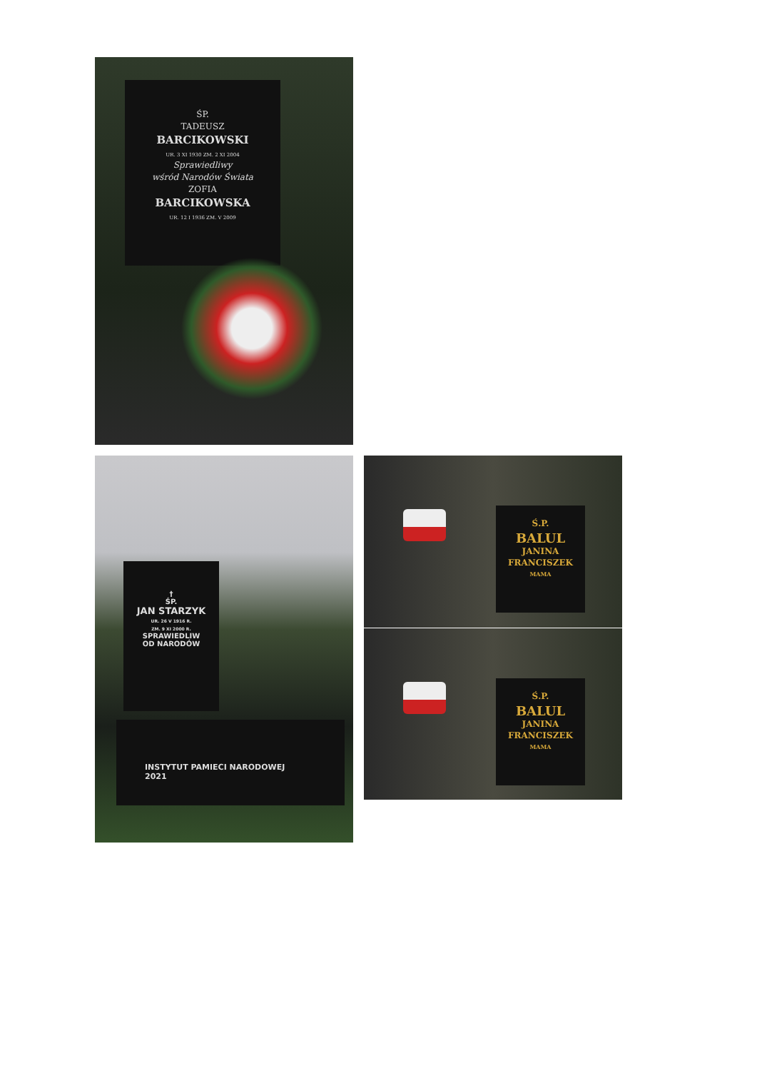ŚP.
TADEUSZ
BARCIKOWSKI
UR. 3 XI 1930 ZM. 2 XI 2004
Sprawiedliwy
wśród Narodów Świata
ZOFIA
BARCIKOWSKA
UR. 12 I 1936 ZM. V 2009
†
ŚP.
JAN STARZYK
UR. 26 V 1916 R.
ZM. 9 XI 2000 R.
SPRAWIEDLIW
OD NARODÓW
INSTYTUT PAMIECI NARODOWEJ
2021
Ś.P.
BALUL
JANINA
FRANCISZEK
MAMA
Ś.P.
BALUL
JANINA
FRANCISZEK
MAMA